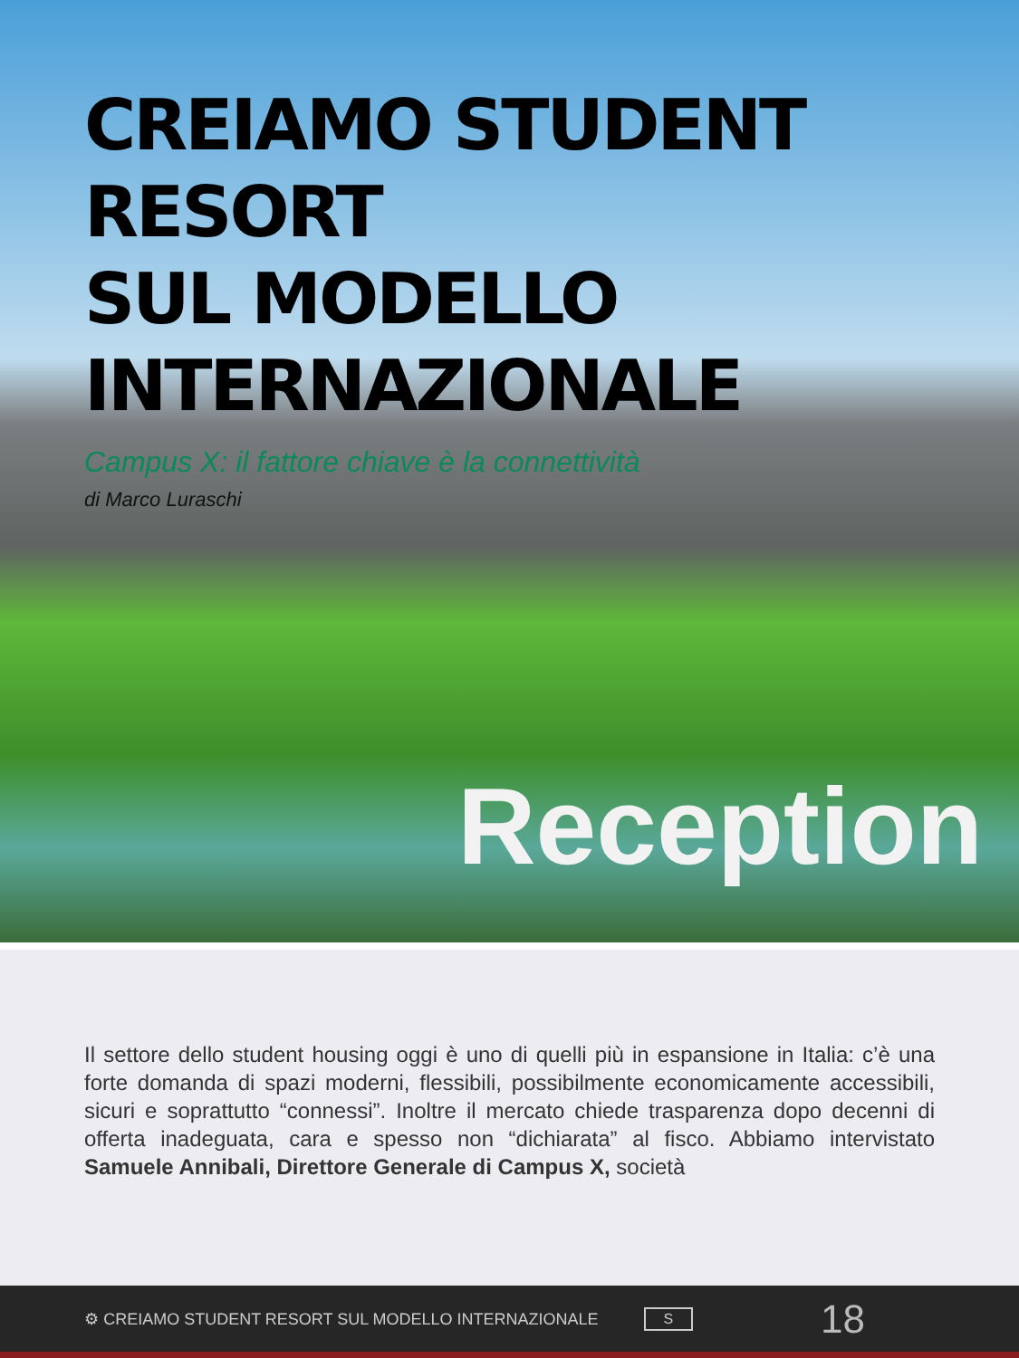CREIAMO STUDENT RESORT
SUL MODELLO INTERNAZIONALE
Campus X: il fattore chiave è la connettività
di Marco Luraschi
Reception
Il settore dello student housing oggi è uno di quelli più in espansione in Italia: c’è una forte domanda di spazi moderni, flessibili, possibilmente economicamente accessibili, sicuri e soprattutto “connessi”. Inoltre il mercato chiede trasparenza dopo decenni di offerta inadeguata, cara e spesso non “dichiarata” al fisco. Abbiamo intervistato Samuele Annibali, Direttore Generale di Campus X, società
⚙ CREIAMO STUDENT RESORT SUL MODELLO INTERNAZIONALE S 18